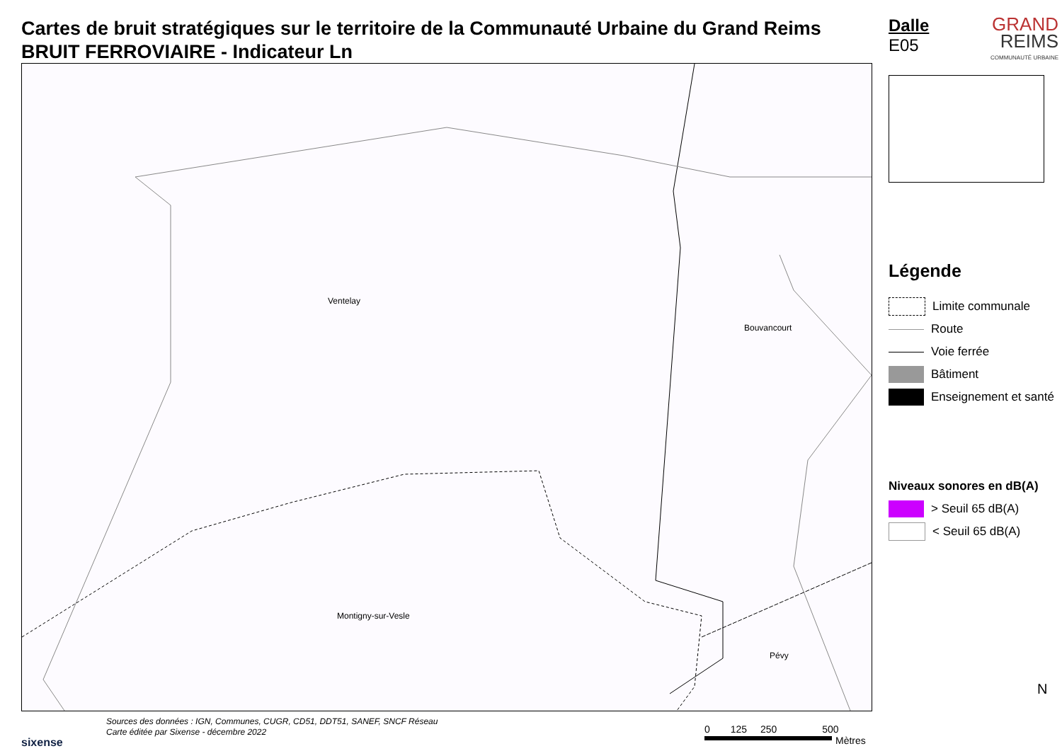Cartes de bruit stratégiques sur le territoire de la Communauté Urbaine du Grand Reims
BRUIT FERROVIAIRE - Indicateur Ln
Ventelay
Bouvancourt
Montigny-sur-Vesle
Pévy
Dalle
E05
GRAND
REIMS
COMMUNAUTÉ URBAINE
Légende
Limite communale
Route
Voie ferrée
Bâtiment
Enseignement et santé
Niveaux sonores en dB(A)
> Seuil 65 dB(A)
< Seuil 65 dB(A)
N
sixense
Sources des données : IGN, Communes, CUGR, CD51, DDT51, SANEF, SNCF Réseau
Carte éditée par Sixense - décembre 2022
0 125 250 500
Mètres